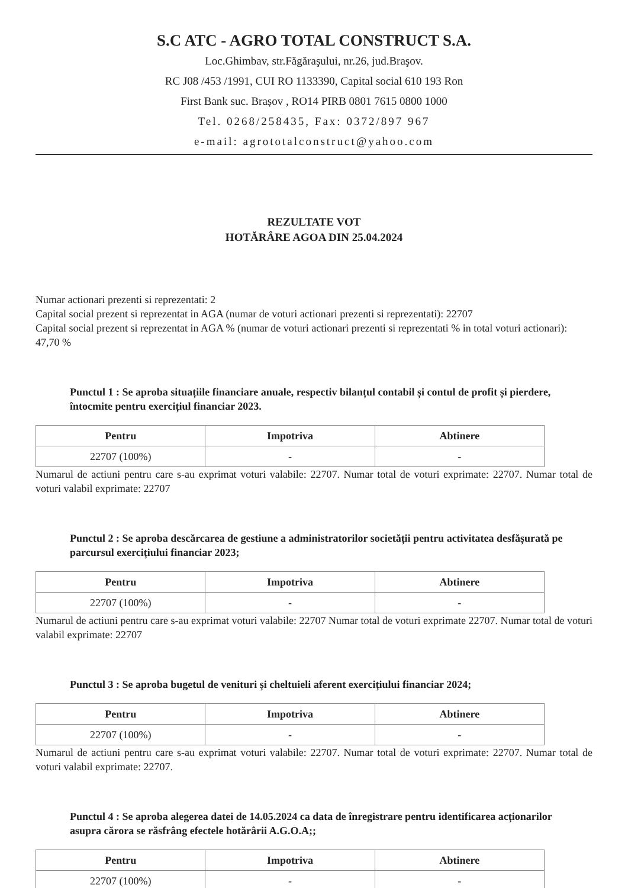S.C ATC - AGRO TOTAL CONSTRUCT S.A.
Loc.Ghimbav, str.Făgăraşului, nr.26, jud.Braşov.
RC J08 /453 /1991, CUI RO 1133390, Capital social 610 193 Ron
First Bank suc. Brașov , RO14 PIRB 0801 7615 0800 1000
Tel. 0268/258435, Fax: 0372/897 967
e-mail: agrototalconstruct@yahoo.com
REZULTATE VOT
HOTĂRÂRE AGOA DIN 25.04.2024
Numar actionari prezenti si reprezentati: 2
Capital social prezent si reprezentat in AGA (numar de voturi actionari prezenti si reprezentati): 22707
Capital social prezent si reprezentat in AGA % (numar de voturi actionari prezenti si reprezentati % in total voturi actionari): 47,70 %
Punctul 1 : Se aproba situațiile financiare anuale, respectiv bilanțul contabil și contul de profit și pierdere, întocmite pentru exercițiul financiar 2023.
| Pentru | Impotriva | Abtinere |
| --- | --- | --- |
| 22707 (100%) | - | - |
Numarul de actiuni pentru care s-au exprimat voturi valabile: 22707. Numar total de voturi exprimate: 22707. Numar total de voturi valabil exprimate: 22707
Punctul 2 : Se aproba descărcarea de gestiune a administratorilor societății pentru activitatea desfășurată pe parcursul exercițiului financiar 2023;
| Pentru | Impotriva | Abtinere |
| --- | --- | --- |
| 22707 (100%) | - | - |
Numarul de actiuni pentru care s-au exprimat voturi valabile: 22707 Numar total de voturi exprimate 22707. Numar total de voturi valabil exprimate: 22707
Punctul 3 : Se aproba bugetul de venituri și cheltuieli aferent exercițiului financiar 2024;
| Pentru | Impotriva | Abtinere |
| --- | --- | --- |
| 22707 (100%) | - | - |
Numarul de actiuni pentru care s-au exprimat voturi valabile: 22707. Numar total de voturi exprimate: 22707. Numar total de voturi valabil exprimate: 22707.
Punctul 4 : Se aproba alegerea datei de 14.05.2024 ca data de înregistrare pentru identificarea acționarilor asupra cărora se răsfrâng efectele hotărârii A.G.O.A;;
| Pentru | Impotriva | Abtinere |
| --- | --- | --- |
| 22707 (100%) | - | - |